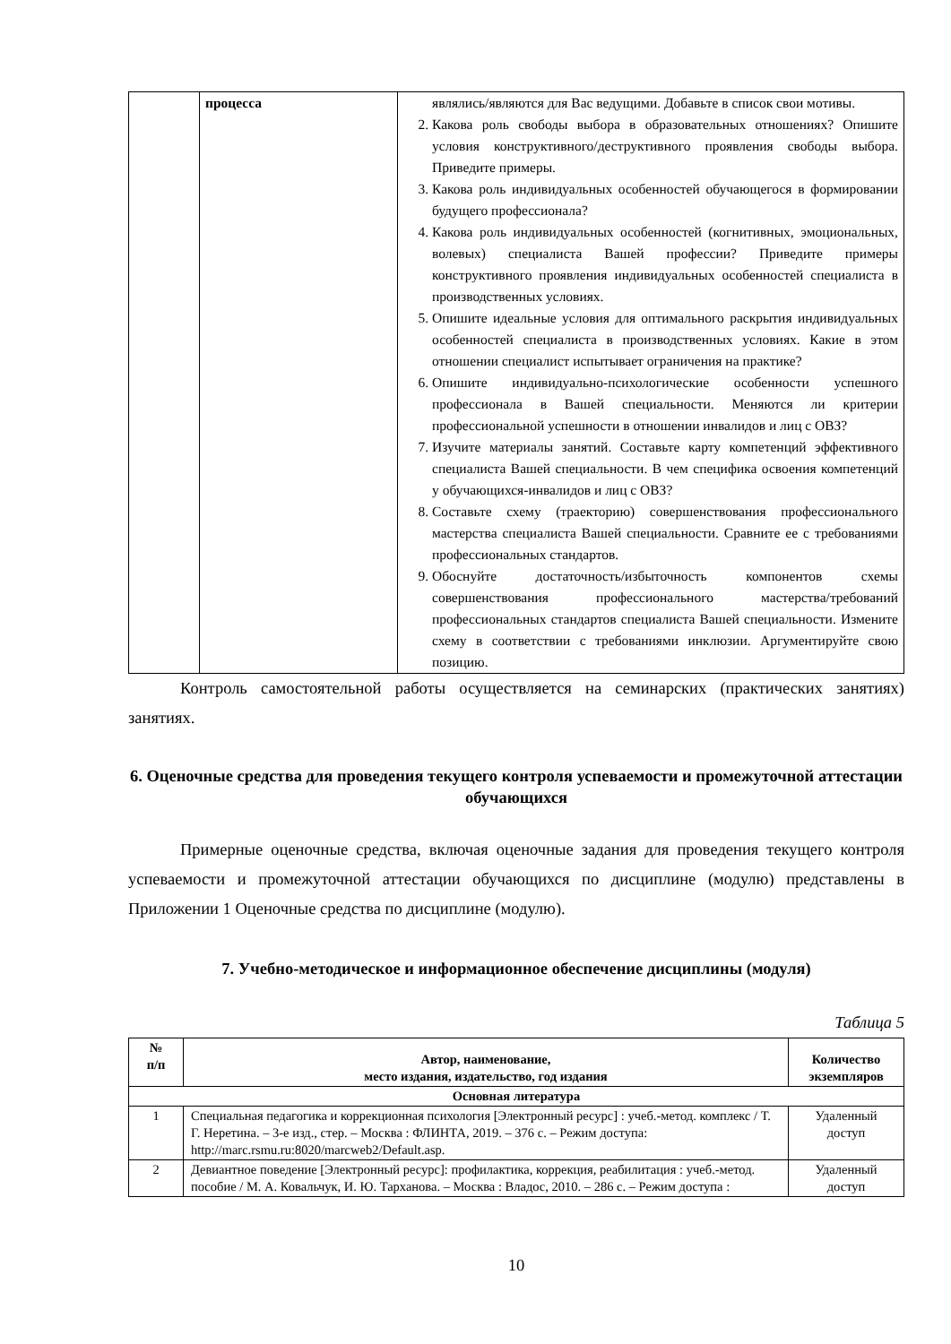| | процесса | являлись/являются для Вас ведущими. Добавьте в список свои мотивы. 2. Какова роль свободы выбора в образовательных отношениях? Опишите условия конструктивного/деструктивного проявления свободы выбора. Приведите примеры. 3. Какова роль индивидуальных особенностей обучающегося в формировании будущего профессионала? 4. Какова роль индивидуальных особенностей (когнитивных, эмоциональных, волевых) специалиста Вашей профессии? Приведите примеры конструктивного проявления индивидуальных особенностей специалиста в производственных условиях. 5. Опишите идеальные условия для оптимального раскрытия индивидуальных особенностей специалиста в производственных условиях. Какие в этом отношении специалист испытывает ограничения на практике? 6. Опишите индивидуально-психологические особенности успешного профессионала в Вашей специальности. Меняются ли критерии профессиональной успешности в отношении инвалидов и лиц с ОВЗ? 7. Изучите материалы занятий. Составьте карту компетенций эффективного специалиста Вашей специальности. В чем специфика освоения компетенций у обучающихся-инвалидов и лиц с ОВЗ? 8. Составьте схему (траекторию) совершенствования профессионального мастерства специалиста Вашей специальности. Сравните ее с требованиями профессиональных стандартов. 9. Обоснуйте достаточность/избыточность компонентов схемы совершенствования профессионального мастерства/требований профессиональных стандартов специалиста Вашей специальности. Измените схему в соответствии с требованиями инклюзии. Аргументируйте свою позицию. |
Контроль самостоятельной работы осуществляется на семинарских (практических занятиях) занятиях.
6. Оценочные средства для проведения текущего контроля успеваемости и промежуточной аттестации обучающихся
Примерные оценочные средства, включая оценочные задания для проведения текущего контроля успеваемости и промежуточной аттестации обучающихся по дисциплине (модулю) представлены в Приложении 1 Оценочные средства по дисциплине (модулю).
7. Учебно-методическое и информационное обеспечение дисциплины (модуля)
Таблица 5
| № п/п | Автор, наименование, место издания, издательство, год издания | Количество экземпляров |
| --- | --- | --- |
| Основная литература | | |
| 1 | Специальная педагогика и коррекционная психология [Электронный ресурс] : учеб.-метод. комплекс / Т. Г. Неретина. – 3-е изд., стер. – Москва : ФЛИНТА, 2019. – 376 с. – Режим доступа: http://marc.rsmu.ru:8020/marcweb2/Default.asp. | Удаленный доступ |
| 2 | Девиантное поведение [Электронный ресурс]: профилактика, коррекция, реабилитация : учеб.-метод. пособие / М. А. Ковальчук, И. Ю. Тарханова. – Москва : Владос, 2010. – 286 с. – Режим доступа : | Удаленный доступ |
10